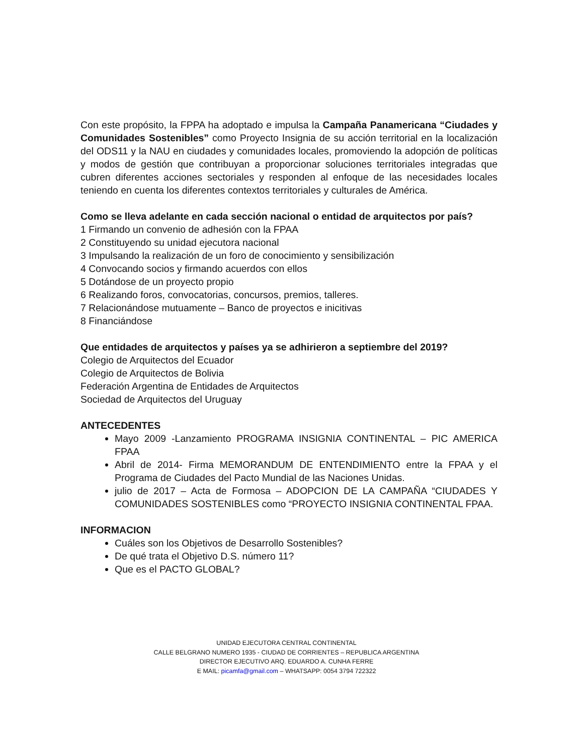Con este propósito, la FPPA ha adoptado e impulsa la Campaña Panamericana “Ciudades y Comunidades Sostenibles” como Proyecto Insignia de su acción territorial en la localización del ODS11 y la NAU en ciudades y comunidades locales, promoviendo la adopción de políticas y modos de gestión que contribuyan a proporcionar soluciones territoriales integradas que cubren diferentes acciones sectoriales y responden al enfoque de las necesidades locales teniendo en cuenta los diferentes contextos territoriales y culturales de América.
Como se lleva adelante en cada sección nacional o entidad de arquitectos por país?
1 Firmando un convenio de adhesión con la FPAA
2 Constituyendo su unidad ejecutora nacional
3 Impulsando la realización de un foro de conocimiento y sensibilización
4 Convocando socios y firmando acuerdos con ellos
5 Dotándose de un proyecto propio
6 Realizando foros, convocatorias, concursos, premios, talleres.
7 Relacionándose mutuamente – Banco de proyectos e inicitivas
8 Financiándose
Que entidades de arquitectos y países ya se adhirieron a septiembre del 2019?
Colegio de Arquitectos del Ecuador
Colegio de Arquitectos de Bolivia
Federación Argentina de Entidades de Arquitectos
Sociedad de Arquitectos del Uruguay
ANTECEDENTES
Mayo 2009 -Lanzamiento PROGRAMA INSIGNIA CONTINENTAL – PIC AMERICA FPAA
Abril de 2014- Firma MEMORANDUM DE ENTENDIMIENTO entre la FPAA y el Programa de Ciudades del Pacto Mundial de las Naciones Unidas.
julio de 2017 – Acta de Formosa – ADOPCION DE LA CAMPAÑA “CIUDADES Y COMUNIDADES SOSTENIBLES como “PROYECTO INSIGNIA CONTINENTAL FPAA.
INFORMACION
Cuáles son los Objetivos de Desarrollo Sostenibles?
De qué trata el Objetivo D.S. número 11?
Que es el PACTO GLOBAL?
UNIDAD EJECUTORA CENTRAL CONTINENTAL
CALLE BELGRANO NUMERO 1935 - CIUDAD DE CORRIENTES – REPUBLICA ARGENTINA
DIRECTOR EJECUTIVO ARQ. EDUARDO A. CUNHA FERRE
E MAIL: picamfa@gmail.com – WHATSAPP: 0054 3794 722322